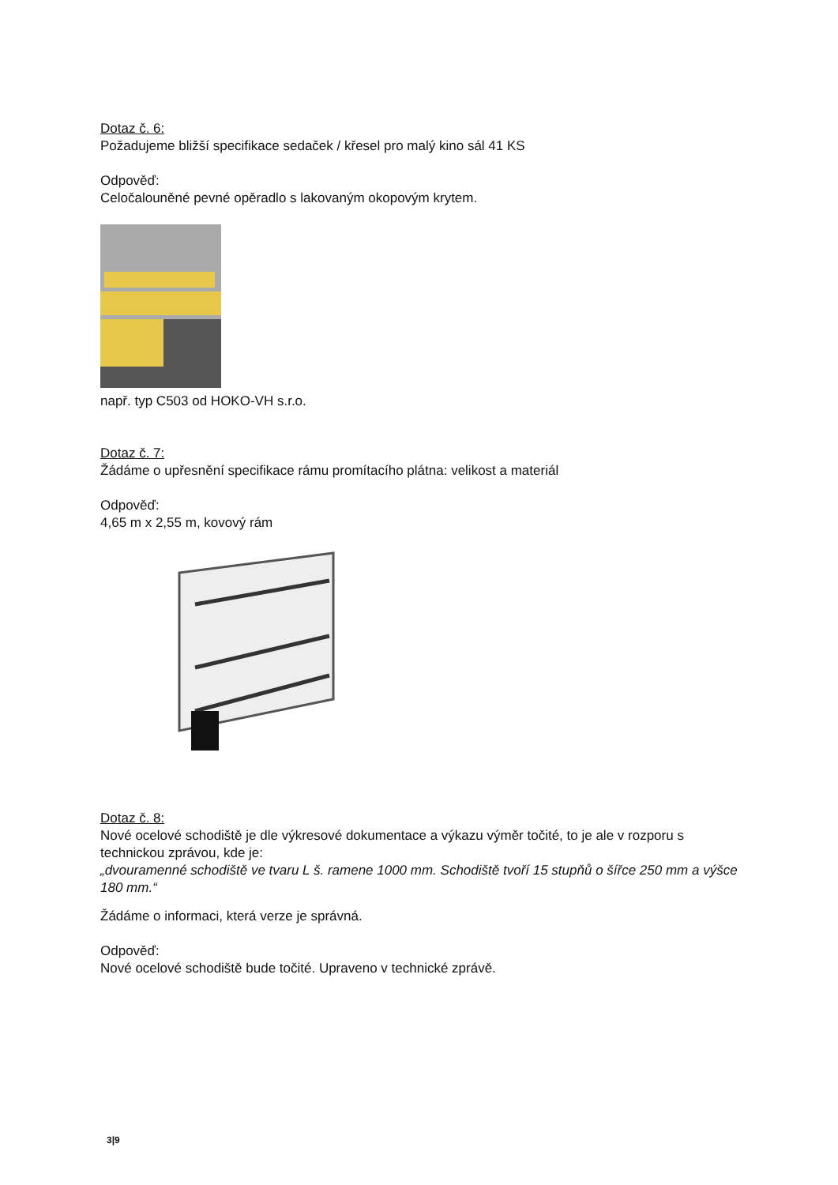Dotaz č. 6:
Požadujeme bližší specifikace sedaček / křesel pro malý kino sál 41 KS
Odpověď:
Celočalouněné pevné opěradlo s lakovaným okopovým krytem.
např. typ C503 od HOKO-VH s.r.o.
Dotaz č. 7:
Žádáme o upřesnění specifikace rámu promítacího plátna: velikost a materiál
Odpověď:
4,65 m x 2,55 m, kovový rám
Dotaz č. 8:
Nové ocelové schodiště je dle výkresové dokumentace a výkazu výměr točité, to je ale v rozporu s technickou zprávou, kde je:
„dvouramenné schodiště ve tvaru L š. ramene 1000 mm. Schodiště tvoří 15 stupňů o šířce 250 mm a výšce 180 mm.“
Žádáme o informaci, která verze je správná.
Odpověď:
Nové ocelové schodiště bude točité. Upraveno v technické zprávě.
3|9